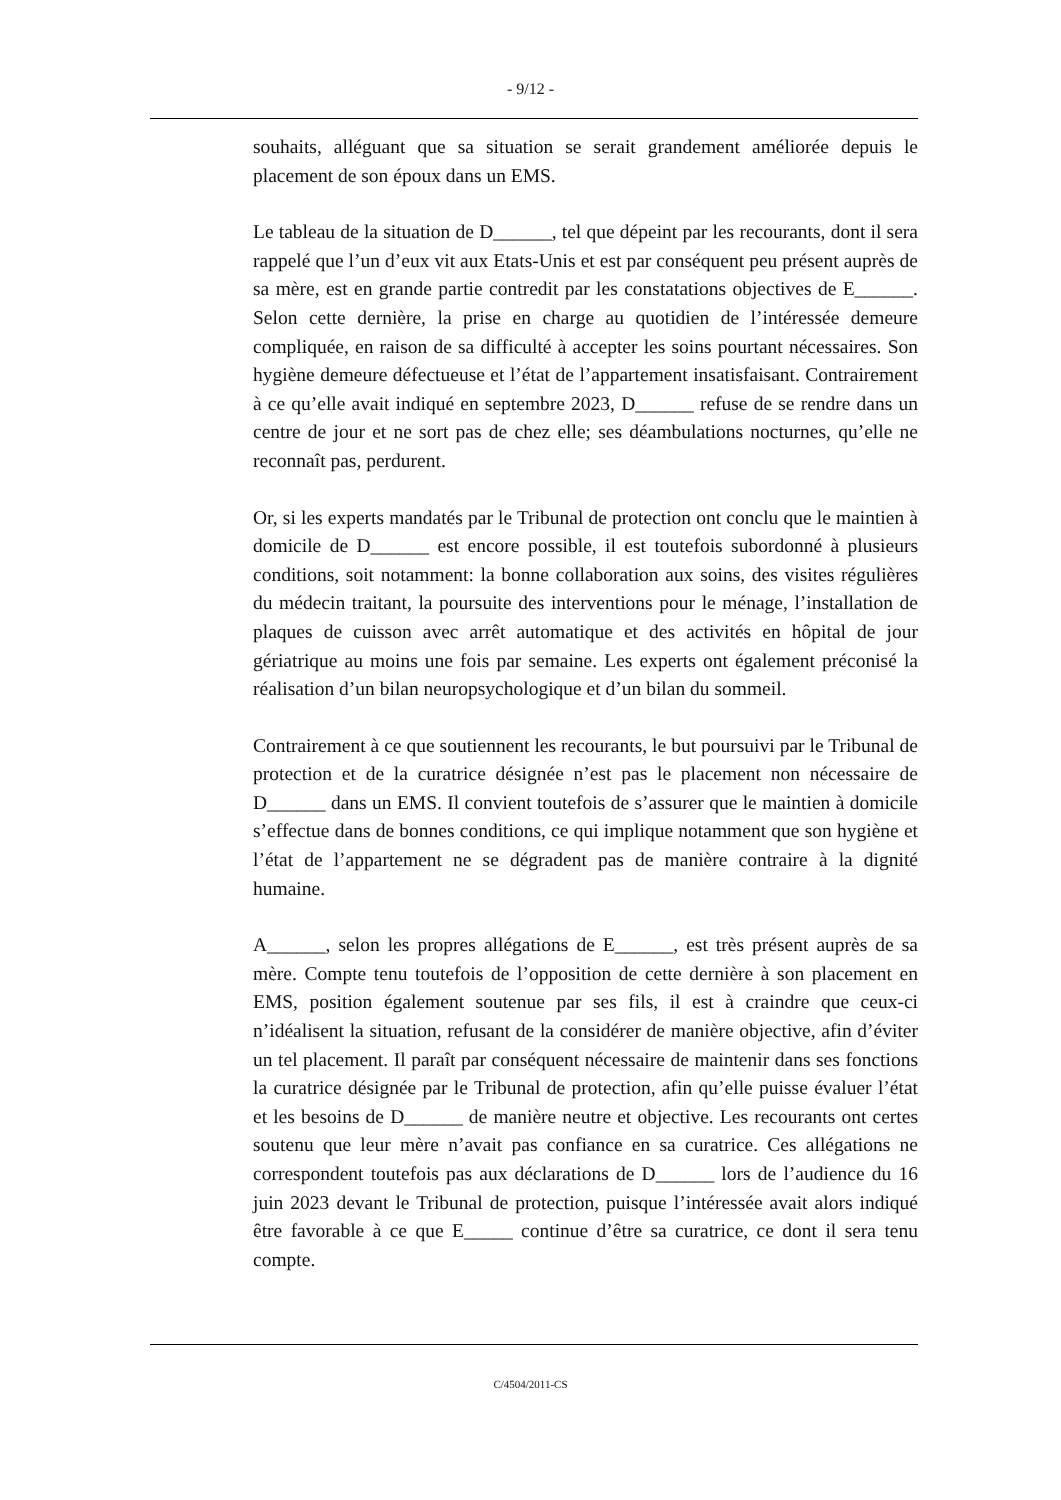- 9/12 -
souhaits, alléguant que sa situation se serait grandement améliorée depuis le placement de son époux dans un EMS.
Le tableau de la situation de D______, tel que dépeint par les recourants, dont il sera rappelé que l’un d’eux vit aux Etats-Unis et est par conséquent peu présent auprès de sa mère, est en grande partie contredit par les constatations objectives de E______. Selon cette dernière, la prise en charge au quotidien de l’intéressée demeure compliquée, en raison de sa difficulté à accepter les soins pourtant nécessaires. Son hygiène demeure défectueuse et l’état de l’appartement insatisfaisant. Contrairement à ce qu’elle avait indiqué en septembre 2023, D______ refuse de se rendre dans un centre de jour et ne sort pas de chez elle; ses déambulations nocturnes, qu’elle ne reconnaît pas, perdurent.
Or, si les experts mandatés par le Tribunal de protection ont conclu que le maintien à domicile de D______ est encore possible, il est toutefois subordonné à plusieurs conditions, soit notamment: la bonne collaboration aux soins, des visites régulières du médecin traitant, la poursuite des interventions pour le ménage, l’installation de plaques de cuisson avec arrêt automatique et des activités en hôpital de jour gériatrique au moins une fois par semaine. Les experts ont également préconisé la réalisation d’un bilan neuropsychologique et d’un bilan du sommeil.
Contrairement à ce que soutiennent les recourants, le but poursuivi par le Tribunal de protection et de la curatrice désignée n’est pas le placement non nécessaire de D______ dans un EMS. Il convient toutefois de s’assurer que le maintien à domicile s’effectue dans de bonnes conditions, ce qui implique notamment que son hygiène et l’état de l’appartement ne se dégradent pas de manière contraire à la dignité humaine.
A______, selon les propres allégations de E______, est très présent auprès de sa mère. Compte tenu toutefois de l’opposition de cette dernière à son placement en EMS, position également soutenue par ses fils, il est à craindre que ceux-ci n’idéalisent la situation, refusant de la considérer de manière objective, afin d’éviter un tel placement. Il paraît par conséquent nécessaire de maintenir dans ses fonctions la curatrice désignée par le Tribunal de protection, afin qu’elle puisse évaluer l’état et les besoins de D______ de manière neutre et objective. Les recourants ont certes soutenu que leur mère n’avait pas confiance en sa curatrice. Ces allégations ne correspondent toutefois pas aux déclarations de D______ lors de l’audience du 16 juin 2023 devant le Tribunal de protection, puisque l’intéressée avait alors indiqué être favorable à ce que E_____ continue d’être sa curatrice, ce dont il sera tenu compte.
C/4504/2011-CS